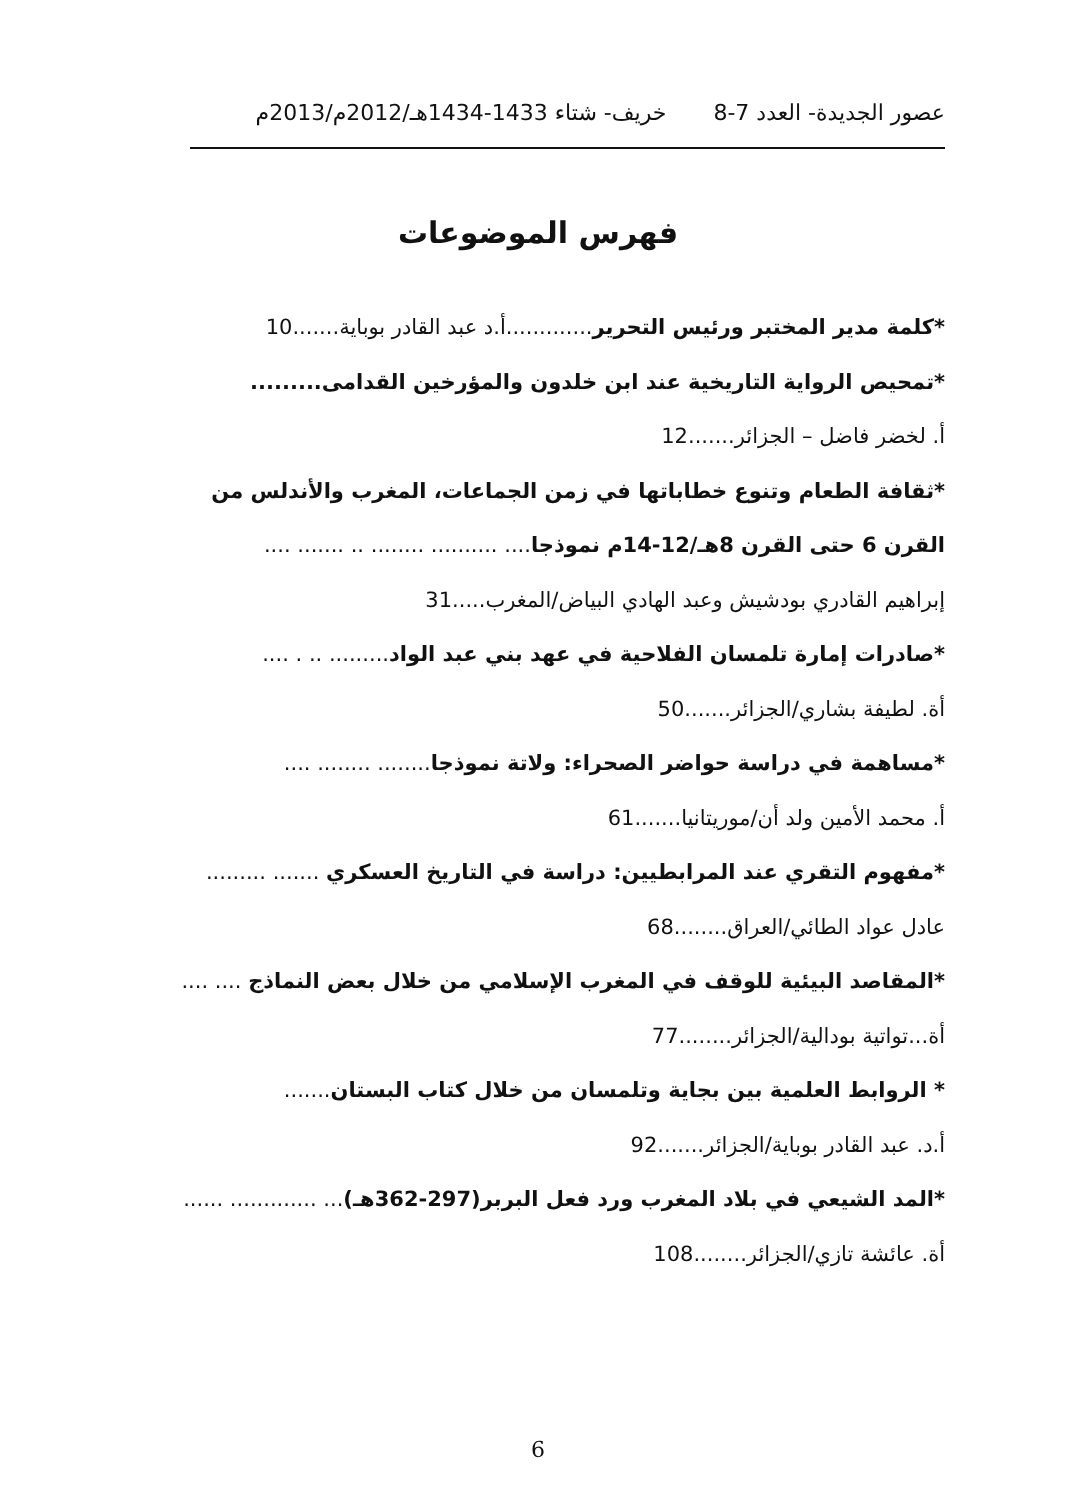عصور الجديدة- العدد 7-8 خريف- شتاء 1433-1434هـ/2012م/2013م
فهرس الموضوعات
*كلمة مدير المختبر ورئيس التحرير.............أ.د عبد القادر بوباية.......10
*تمحيص الرواية التاريخية عند ابن خلدون والمؤرخين القدامى.........
أ. لخضر فاضل – الجزائر.......12
*ثقافة الطعام وتنوع خطاباتها في زمن الجماعات، المغرب والأندلس من
القرن 6 حتى القرن 8هـ/12-14م نموذجا.... .......... ........ .. ....... ....
إبراهيم القادري بودشيش وعبد الهادي البياض/المغرب.....31
*صادرات إمارة تلمسان الفلاحية في عهد بني عبد الواد......... .. . ....
أة. لطيفة بشاري/الجزائر.......50
*مساهمة في دراسة حواضر الصحراء: ولاتة نموذجا........ ........ ....
أ. محمد الأمين ولد أن/موريتانيا.......61
*مفهوم التقري عند المرابطيين: دراسة في التاريخ العسكري ....... .........
عادل عواد الطائي/العراق........68
*المقاصد البيئية للوقف في المغرب الإسلامي من خلال بعض النماذج .... ....
أة...تواتية بودالية/الجزائر........77
* الروابط العلمية بين بجاية وتلمسان من خلال كتاب البستان.......
أ.د. عبد القادر بوباية/الجزائر.......92
*المد الشيعي في بلاد المغرب ورد فعل البربر(297-362هـ)... ............. ......
أة. عائشة تازي/الجزائر........108
6